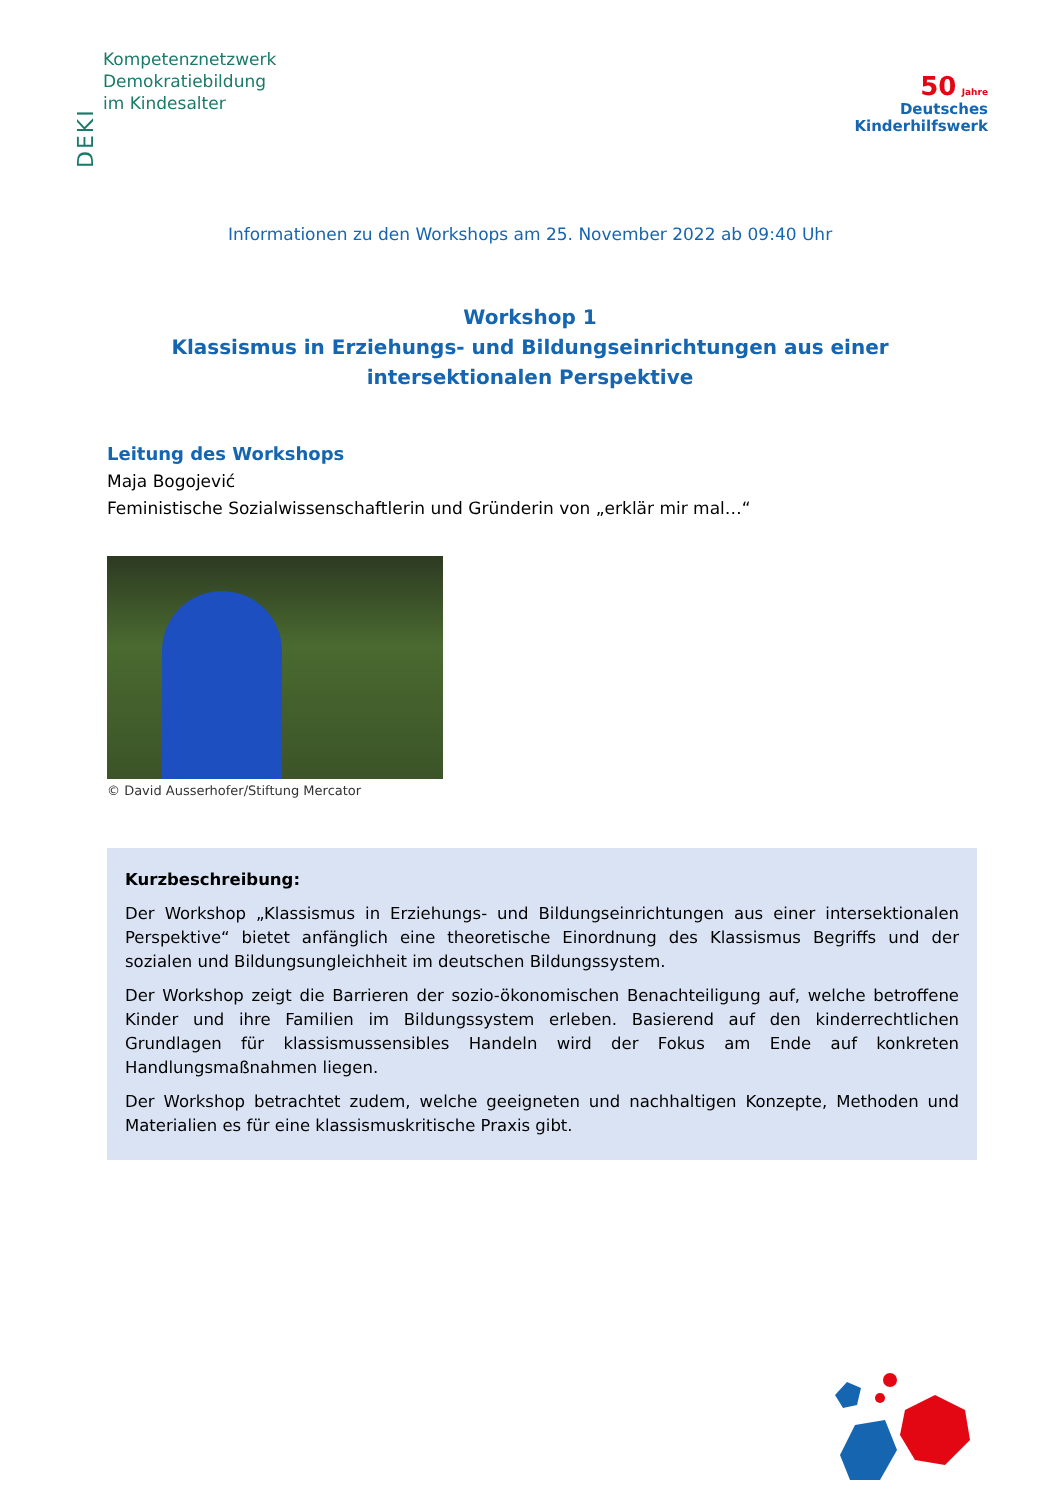DEKI
Kompetenznetzwerk
Demokratiebildung
im Kindesalter
50 Jahre
Deutsches
Kinderhilfswerk
Informationen zu den Workshops am 25. November 2022 ab 09:40 Uhr
Workshop 1
Klassismus in Erziehungs- und Bildungseinrichtungen aus einer
intersektionalen Perspektive
Leitung des Workshops
Maja Bogojević
Feministische Sozialwissenschaftlerin und Gründerin von „erklär mir mal…“
© David Ausserhofer/Stiftung Mercator
Kurzbeschreibung:
Der Workshop „Klassismus in Erziehungs- und Bildungseinrichtungen aus einer intersektionalen Perspektive“ bietet anfänglich eine theoretische Einordnung des Klassismus Begriffs und der sozialen und Bildungsungleichheit im deutschen Bildungssystem.
Der Workshop zeigt die Barrieren der sozio-ökonomischen Benachteiligung auf, welche betroffene Kinder und ihre Familien im Bildungssystem erleben. Basierend auf den kinderrechtlichen Grundlagen für klassismussensibles Handeln wird der Fokus am Ende auf konkreten Handlungsmaßnahmen liegen.
Der Workshop betrachtet zudem, welche geeigneten und nachhaltigen Konzepte, Methoden und Materialien es für eine klassismuskritische Praxis gibt.